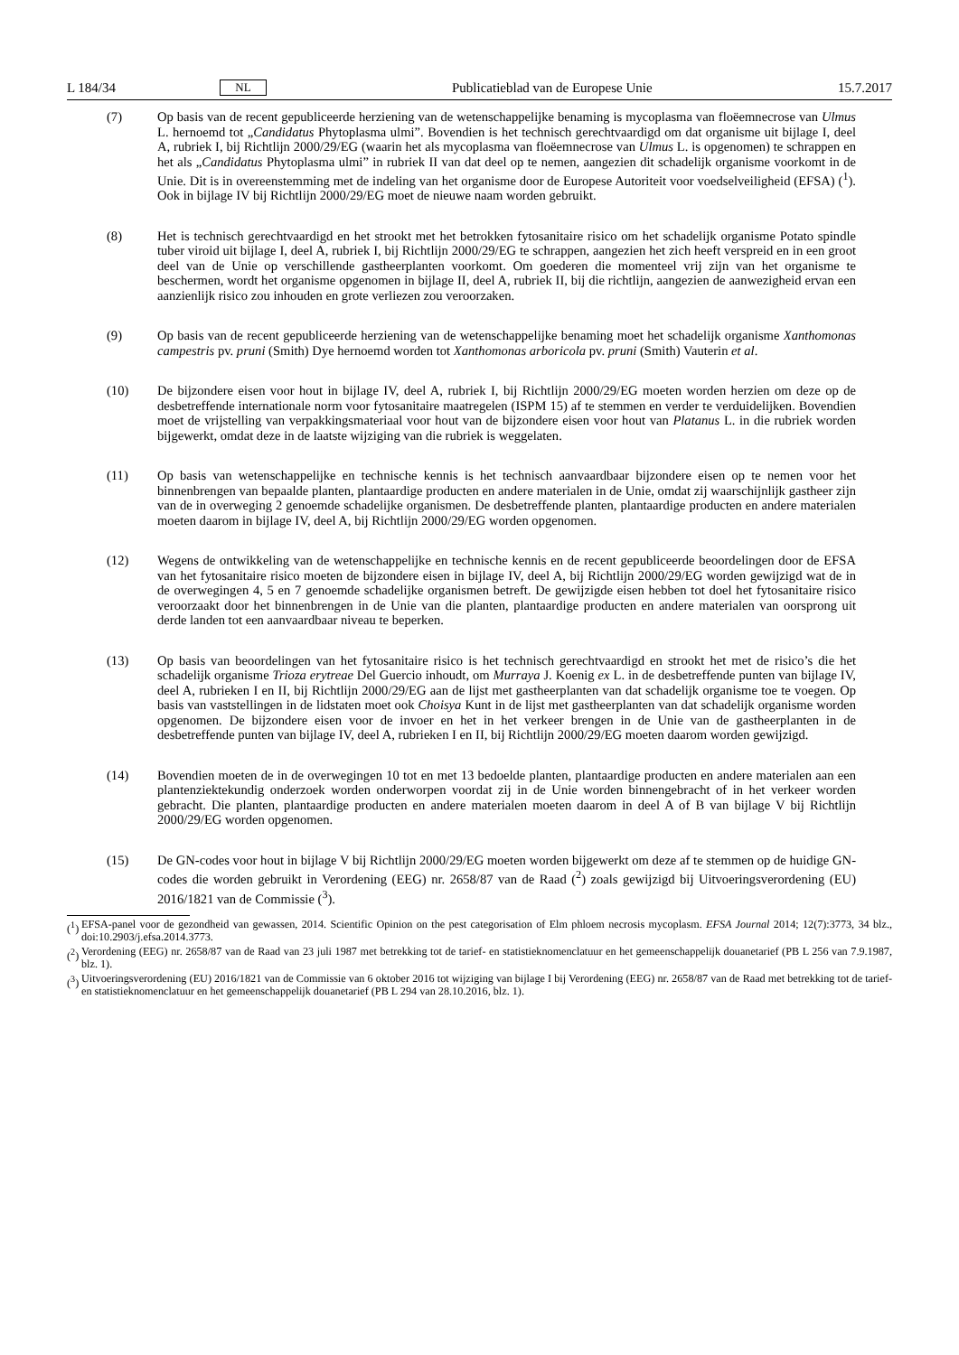L 184/34 NL Publicatieblad van de Europese Unie 15.7.2017
(7) Op basis van de recent gepubliceerde herziening van de wetenschappelijke benaming is mycoplasma van floëemnecrose van Ulmus L. hernoemd tot „Candidatus Phytoplasma ulmi”. Bovendien is het technisch gerechtvaardigd om dat organisme uit bijlage I, deel A, rubriek I, bij Richtlijn 2000/29/EG (waarin het als mycoplasma van floëemnecrose van Ulmus L. is opgenomen) te schrappen en het als „Candidatus Phytoplasma ulmi” in rubriek II van dat deel op te nemen, aangezien dit schadelijk organisme voorkomt in de Unie. Dit is in overeenstemming met de indeling van het organisme door de Europese Autoriteit voor voedselveiligheid (EFSA) (<sup>1</sup>). Ook in bijlage IV bij Richtlijn 2000/29/EG moet de nieuwe naam worden gebruikt.
(8) Het is technisch gerechtvaardigd en het strookt met het betrokken fytosanitaire risico om het schadelijk organisme Potato spindle tuber viroid uit bijlage I, deel A, rubriek I, bij Richtlijn 2000/29/EG te schrappen, aangezien het zich heeft verspreid en in een groot deel van de Unie op verschillende gastheerplanten voorkomt. Om goederen die momenteel vrij zijn van het organisme te beschermen, wordt het organisme opgenomen in bijlage II, deel A, rubriek II, bij die richtlijn, aangezien de aanwezigheid ervan een aanzienlijk risico zou inhouden en grote verliezen zou veroorzaken.
(9) Op basis van de recent gepubliceerde herziening van de wetenschappelijke benaming moet het schadelijk organisme Xanthomonas campestris pv. pruni (Smith) Dye hernoemd worden tot Xanthomonas arboricola pv. pruni (Smith) Vauterin et al.
(10) De bijzondere eisen voor hout in bijlage IV, deel A, rubriek I, bij Richtlijn 2000/29/EG moeten worden herzien om deze op de desbetreffende internationale norm voor fytosanitaire maatregelen (ISPM 15) af te stemmen en verder te verduidelijken. Bovendien moet de vrijstelling van verpakkingsmateriaal voor hout van de bijzondere eisen voor hout van Platanus L. in die rubriek worden bijgewerkt, omdat deze in de laatste wijziging van die rubriek is weggelaten.
(11) Op basis van wetenschappelijke en technische kennis is het technisch aanvaardbaar bijzondere eisen op te nemen voor het binnenbrengen van bepaalde planten, plantaardige producten en andere materialen in de Unie, omdat zij waarschijnlijk gastheer zijn van de in overweging 2 genoemde schadelijke organismen. De desbetreffende planten, plantaardige producten en andere materialen moeten daarom in bijlage IV, deel A, bij Richtlijn 2000/29/EG worden opgenomen.
(12) Wegens de ontwikkeling van de wetenschappelijke en technische kennis en de recent gepubliceerde beoordelingen door de EFSA van het fytosanitaire risico moeten de bijzondere eisen in bijlage IV, deel A, bij Richtlijn 2000/29/EG worden gewijzigd wat de in de overwegingen 4, 5 en 7 genoemde schadelijke organismen betreft. De gewijzigde eisen hebben tot doel het fytosanitaire risico veroorzaakt door het binnenbrengen in de Unie van die planten, plantaardige producten en andere materialen van oorsprong uit derde landen tot een aanvaardbaar niveau te beperken.
(13) Op basis van beoordelingen van het fytosanitaire risico is het technisch gerechtvaardigd en strookt het met de risico’s die het schadelijk organisme Trioza erytreae Del Guercio inhoudt, om Murraya J. Koenig ex L. in de desbetreffende punten van bijlage IV, deel A, rubrieken I en II, bij Richtlijn 2000/29/EG aan de lijst met gastheerplanten van dat schadelijk organisme toe te voegen. Op basis van vaststellingen in de lidstaten moet ook Choisya Kunt in de lijst met gastheerplanten van dat schadelijk organisme worden opgenomen. De bijzondere eisen voor de invoer en het in het verkeer brengen in de Unie van de gastheerplanten in de desbetreffende punten van bijlage IV, deel A, rubrieken I en II, bij Richtlijn 2000/29/EG moeten daarom worden gewijzigd.
(14) Bovendien moeten de in de overwegingen 10 tot en met 13 bedoelde planten, plantaardige producten en andere materialen aan een plantenziektekundig onderzoek worden onderworpen voordat zij in de Unie worden binnengebracht of in het verkeer worden gebracht. Die planten, plantaardige producten en andere materialen moeten daarom in deel A of B van bijlage V bij Richtlijn 2000/29/EG worden opgenomen.
(15) De GN-codes voor hout in bijlage V bij Richtlijn 2000/29/EG moeten worden bijgewerkt om deze af te stemmen op de huidige GN-codes die worden gebruikt in Verordening (EEG) nr. 2658/87 van de Raad (<sup>2</sup>) zoals gewijzigd bij Uitvoeringsverordening (EU) 2016/1821 van de Commissie (<sup>3</sup>).
(<sup>1</sup>) EFSA-panel voor de gezondheid van gewassen, 2014. Scientific Opinion on the pest categorisation of Elm phloem necrosis mycoplasm. EFSA Journal 2014; 12(7):3773, 34 blz., doi:10.2903/j.efsa.2014.3773.
(<sup>2</sup>) Verordening (EEG) nr. 2658/87 van de Raad van 23 juli 1987 met betrekking tot de tarief- en statistieknomenclatuur en het gemeenschappelijk douanetarief (PB L 256 van 7.9.1987, blz. 1).
(<sup>3</sup>) Uitvoeringsverordening (EU) 2016/1821 van de Commissie van 6 oktober 2016 tot wijziging van bijlage I bij Verordening (EEG) nr. 2658/87 van de Raad met betrekking tot de tarief- en statistieknomenclatuur en het gemeenschappelijk douanetarief (PB L 294 van 28.10.2016, blz. 1).